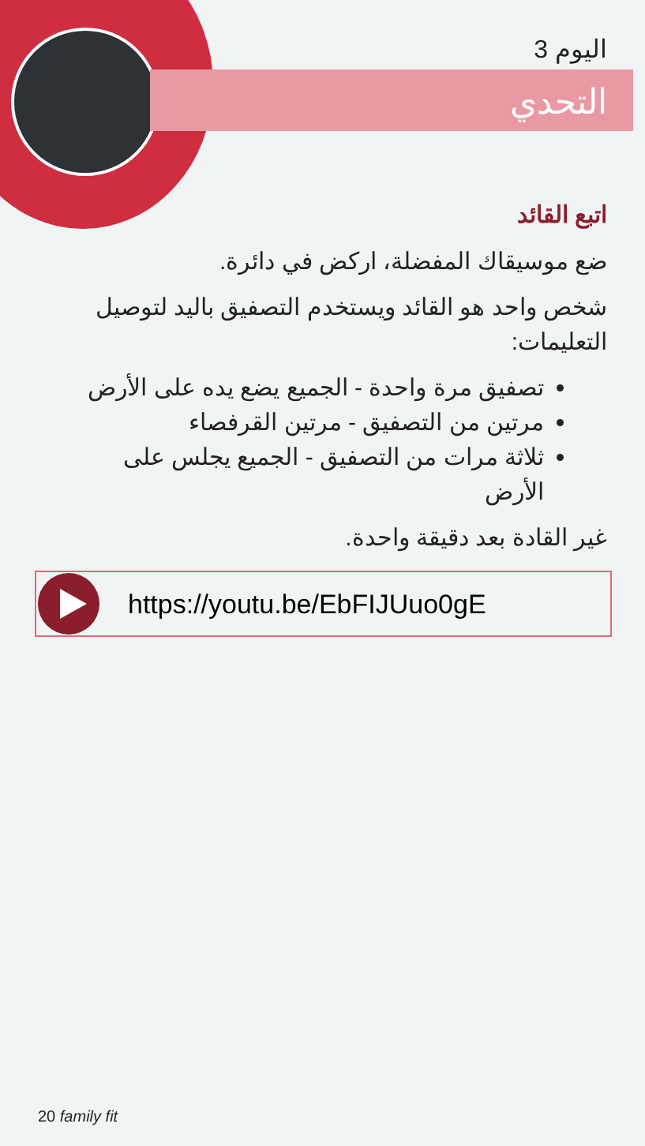اليوم 3
التحدي
اتبع القائد
ضع موسيقاك المفضلة، اركض في دائرة.
شخص واحد هو القائد ويستخدم التصفيق باليد لتوصيل التعليمات:
تصفيق مرة واحدة - الجميع يضع يده على الأرض
مرتين من التصفيق - مرتين القرفصاء
ثلاثة مرات من التصفيق - الجميع يجلس على الأرض
غير القادة بعد دقيقة واحدة.
https://youtu.be/EbFIJUuo0gE
20 family fit